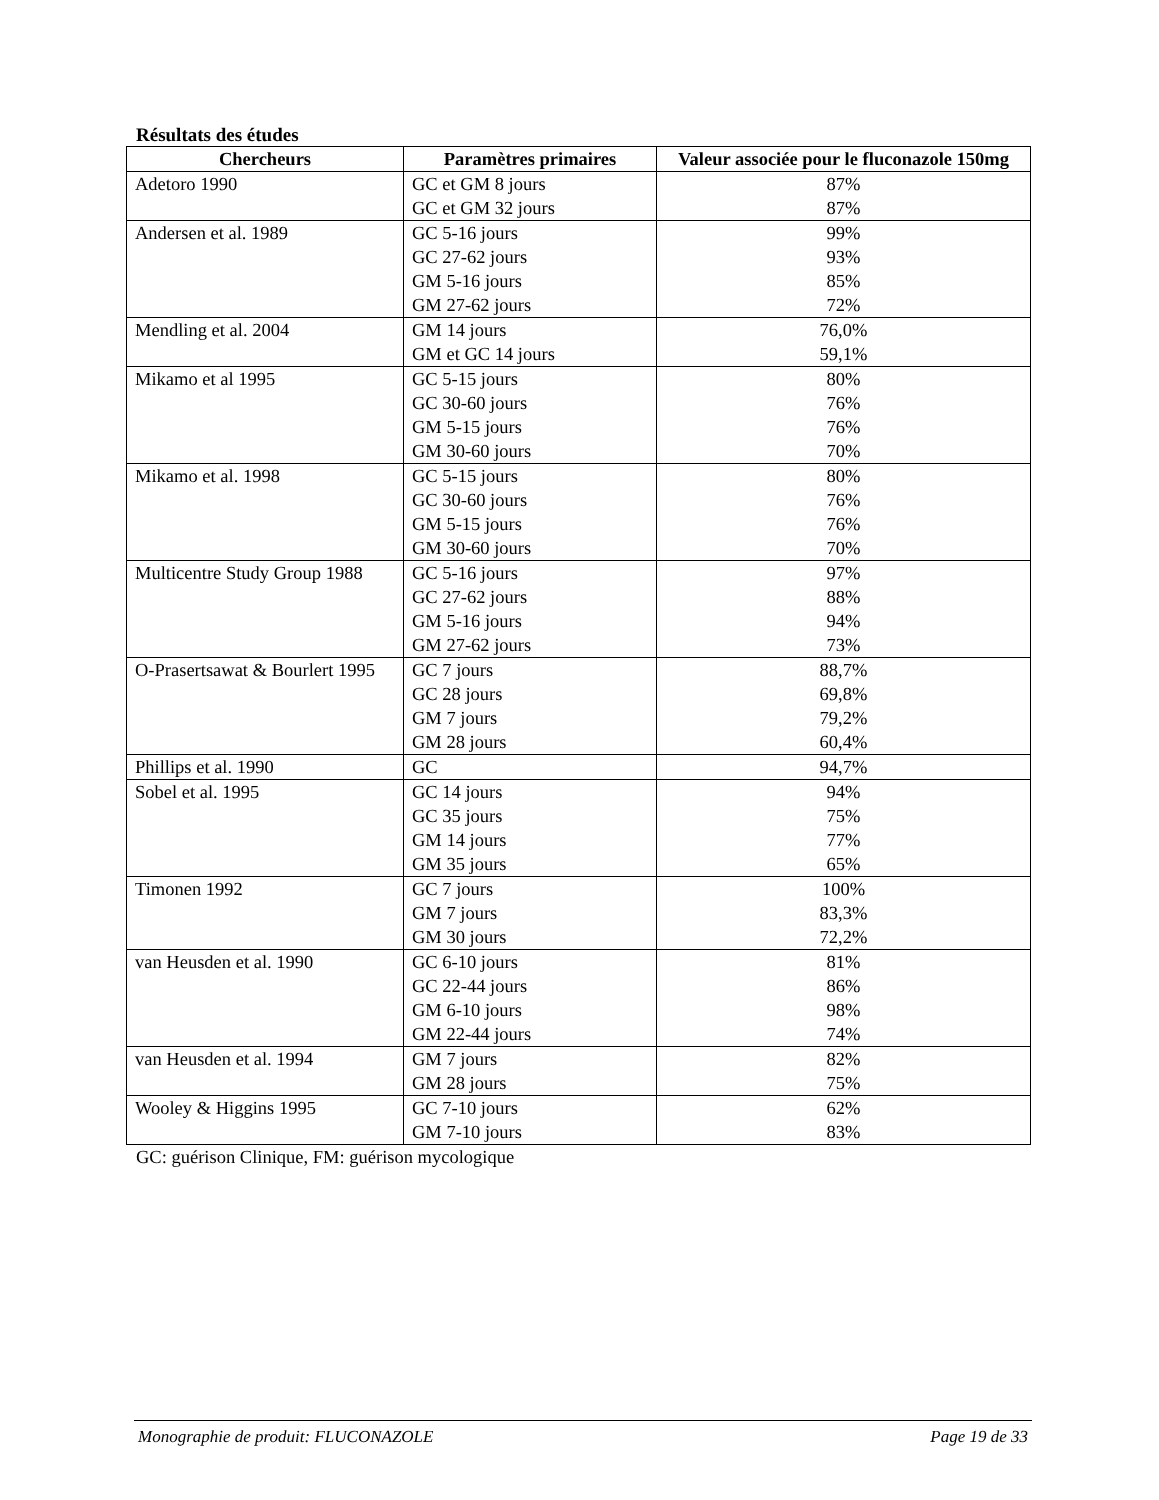Résultats des études
| Chercheurs | Paramètres primaires | Valeur associée pour le fluconazole 150mg |
| --- | --- | --- |
| Adetoro 1990 | GC et GM 8 jours GC et GM 32 jours | 87% 87% |
| Andersen et al. 1989 | GC 5-16 jours GC 27-62 jours GM 5-16 jours GM 27-62 jours | 99% 93% 85% 72% |
| Mendling et al. 2004 | GM 14 jours GM et GC 14 jours | 76,0% 59,1% |
| Mikamo et al 1995 | GC 5-15 jours GC 30-60 jours GM 5-15 jours GM 30-60 jours | 80% 76% 76% 70% |
| Mikamo et al. 1998 | GC 5-15 jours GC 30-60 jours GM 5-15 jours GM 30-60 jours | 80% 76% 76% 70% |
| Multicentre Study Group 1988 | GC 5-16 jours GC 27-62 jours GM 5-16 jours GM 27-62 jours | 97% 88% 94% 73% |
| O-Prasertsawat & Bourlert 1995 | GC 7 jours GC 28 jours GM 7 jours GM 28 jours | 88,7% 69,8% 79,2% 60,4% |
| Phillips et al. 1990 | GC | 94,7% |
| Sobel et al. 1995 | GC 14 jours GC 35 jours GM 14 jours GM 35 jours | 94% 75% 77% 65% |
| Timonen 1992 | GC 7 jours GM 7 jours GM 30 jours | 100% 83,3% 72,2% |
| van Heusden et al. 1990 | GC 6-10 jours GC 22-44 jours GM 6-10 jours GM 22-44 jours | 81% 86% 98% 74% |
| van Heusden et al. 1994 | GM 7 jours GM 28 jours | 82% 75% |
| Wooley & Higgins 1995 | GC 7-10 jours GM 7-10 jours | 62% 83% |
GC: guérison Clinique, FM: guérison mycologique
Monographie de produit: FLUCONAZOLE Page 19 de 33